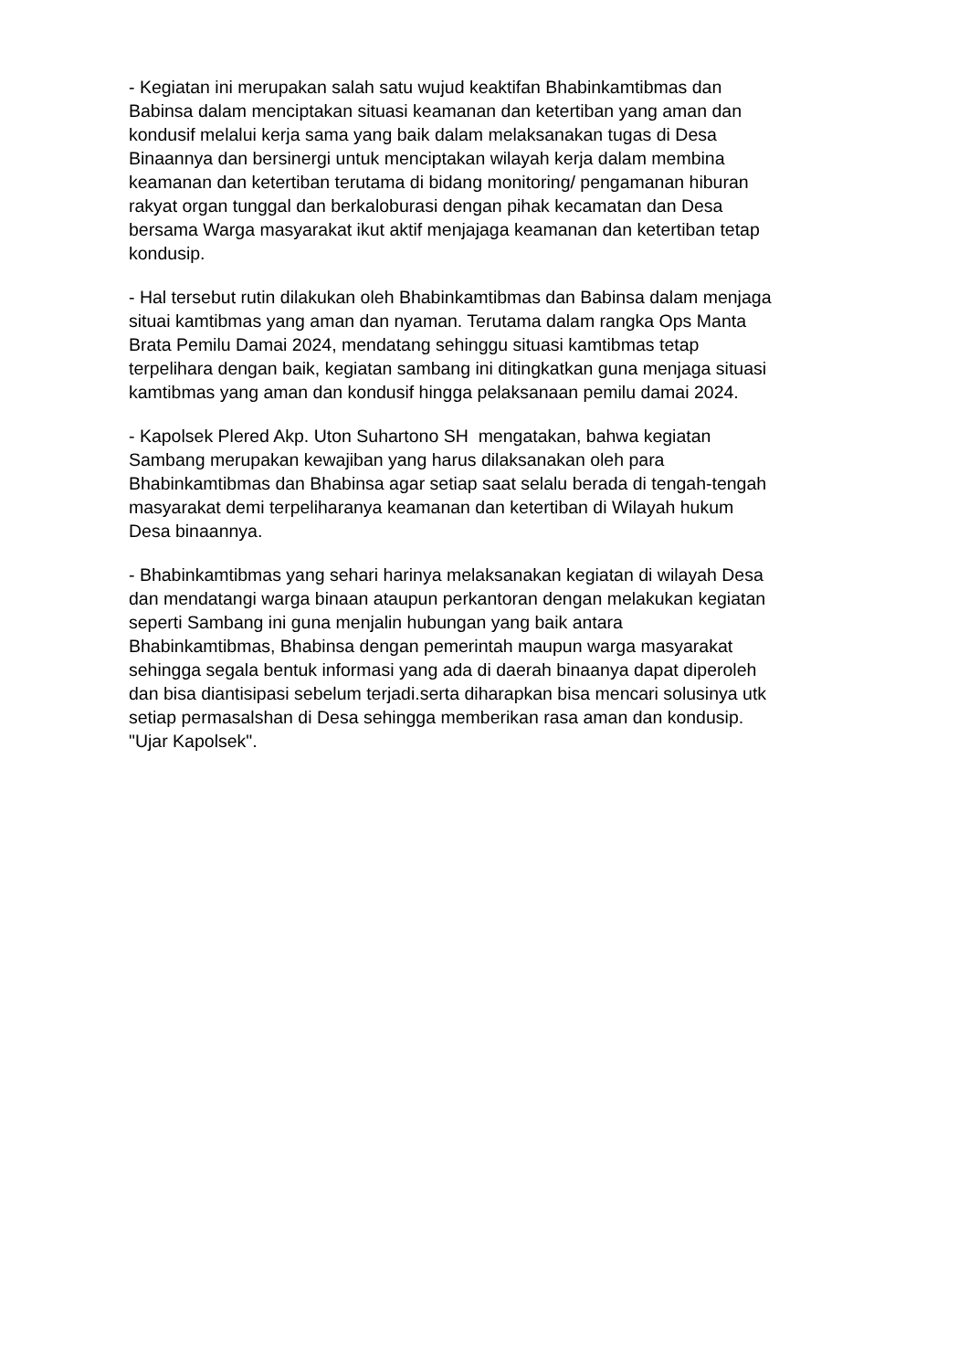- Kegiatan ini merupakan salah satu wujud keaktifan Bhabinkamtibmas dan
Babinsa dalam menciptakan situasi keamanan dan ketertiban yang aman dan
kondusif melalui kerja sama yang baik dalam melaksanakan tugas di Desa
Binaannya dan bersinergi untuk menciptakan wilayah kerja dalam membina
keamanan dan ketertiban terutama di bidang monitoring/ pengamanan hiburan
rakyat organ tunggal dan berkaloburasi dengan pihak kecamatan dan Desa
bersama Warga masyarakat ikut aktif menjajaga keamanan dan ketertiban tetap
kondusip.
- Hal tersebut rutin dilakukan oleh Bhabinkamtibmas dan Babinsa dalam menjaga
situai kamtibmas yang aman dan nyaman. Terutama dalam rangka Ops Manta
Brata Pemilu Damai 2024, mendatang sehinggu situasi kamtibmas tetap
terpelihara dengan baik, kegiatan sambang ini ditingkatkan guna menjaga situasi
kamtibmas yang aman dan kondusif hingga pelaksanaan pemilu damai 2024.
- Kapolsek Plered Akp. Uton Suhartono SH mengatakan, bahwa kegiatan
Sambang merupakan kewajiban yang harus dilaksanakan oleh para
Bhabinkamtibmas dan Bhabinsa agar setiap saat selalu berada di tengah-tengah
masyarakat demi terpeliharanya keamanan dan ketertiban di Wilayah hukum
Desa binaannya.
- Bhabinkamtibmas yang sehari harinya melaksanakan kegiatan di wilayah Desa
dan mendatangi warga binaan ataupun perkantoran dengan melakukan kegiatan
seperti Sambang ini guna menjalin hubungan yang baik antara
Bhabinkamtibmas, Bhabinsa dengan pemerintah maupun warga masyarakat
sehingga segala bentuk informasi yang ada di daerah binaanya dapat diperoleh
dan bisa diantisipasi sebelum terjadi.serta diharapkan bisa mencari solusinya utk
setiap permasalshan di Desa sehingga memberikan rasa aman dan kondusip.
"Ujar Kapolsek".